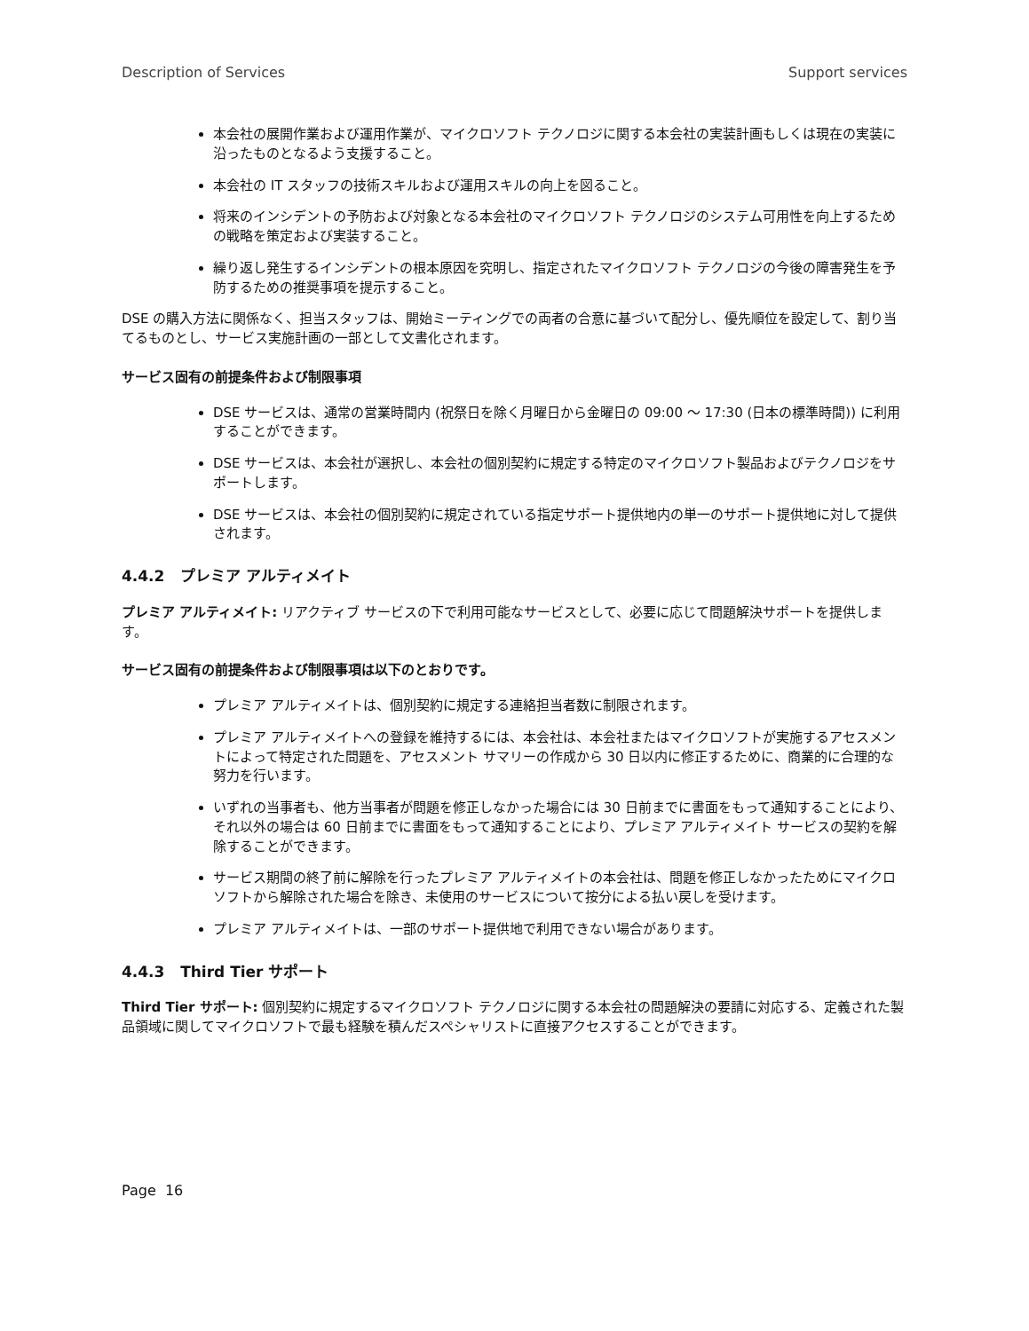Description of Services Support services
本会社の展開作業および運用作業が、マイクロソフト テクノロジに関する本会社の実装計画もしくは現在の実装に沿ったものとなるよう支援すること。
本会社の IT スタッフの技術スキルおよび運用スキルの向上を図ること。
将来のインシデントの予防および対象となる本会社のマイクロソフト テクノロジのシステム可用性を向上するための戦略を策定および実装すること。
繰り返し発生するインシデントの根本原因を究明し、指定されたマイクロソフト テクノロジの今後の障害発生を予防するための推奨事項を提示すること。
DSE の購入方法に関係なく、担当スタッフは、開始ミーティングでの両者の合意に基づいて配分し、優先順位を設定して、割り当てるものとし、サービス実施計画の一部として文書化されます。
サービス固有の前提条件および制限事項
DSE サービスは、通常の営業時間内 (祝祭日を除く月曜日から金曜日の 09:00 〜 17:30 (日本の標準時間)) に利用することができます。
DSE サービスは、本会社が選択し、本会社の個別契約に規定する特定のマイクロソフト製品およびテクノロジをサポートします。
DSE サービスは、本会社の個別契約に規定されている指定サポート提供地内の単一のサポート提供地に対して提供されます。
4.4.2 プレミア アルティメイト
プレミア アルティメイト: リアクティブ サービスの下で利用可能なサービスとして、必要に応じて問題解決サポートを提供します。
サービス固有の前提条件および制限事項は以下のとおりです。
プレミア アルティメイトは、個別契約に規定する連絡担当者数に制限されます。
プレミア アルティメイトへの登録を維持するには、本会社は、本会社またはマイクロソフトが実施するアセスメントによって特定された問題を、アセスメント サマリーの作成から 30 日以内に修正するために、商業的に合理的な努力を行います。
いずれの当事者も、他方当事者が問題を修正しなかった場合には 30 日前までに書面をもって通知することにより、それ以外の場合は 60 日前までに書面をもって通知することにより、プレミア アルティメイト サービスの契約を解除することができます。
サービス期間の終了前に解除を行ったプレミア アルティメイトの本会社は、問題を修正しなかったためにマイクロソフトから解除された場合を除き、未使用のサービスについて按分による払い戻しを受けます。
プレミア アルティメイトは、一部のサポート提供地で利用できない場合があります。
4.4.3 Third Tier サポート
Third Tier サポート: 個別契約に規定するマイクロソフト テクノロジに関する本会社の問題解決の要請に対応する、定義された製品領域に関してマイクロソフトで最も経験を積んだスペシャリストに直接アクセスすることができます。
Page 16